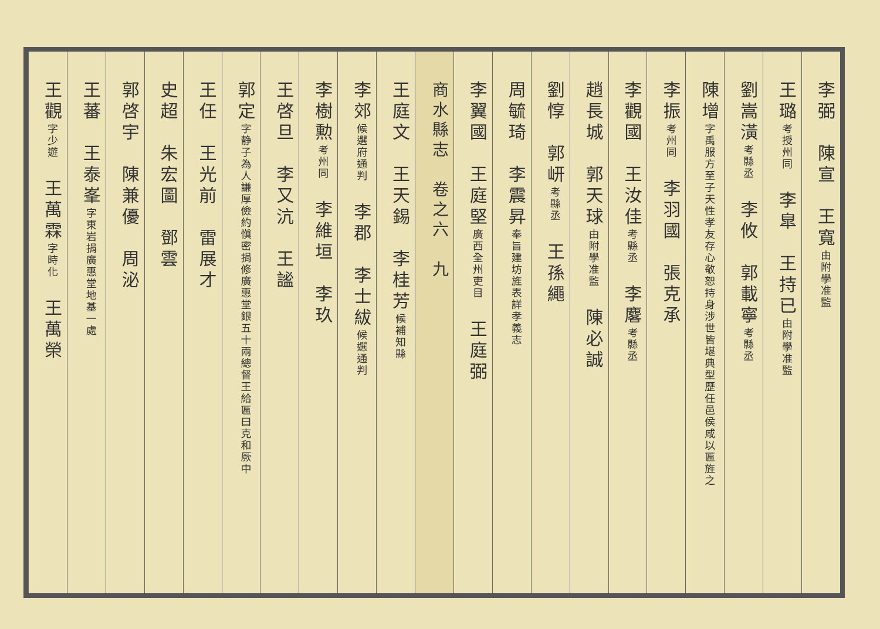李弼　陳宣　王寬由附學准監
王璐考授州同　李皐　王持已由附學准監
劉嵩潢考縣丞　李攸　郭載寧考縣丞
陳增字禹服方至子天性孝友存心敬恕持身涉世皆堪典型歷任邑侯咸以匾旌之
李振考州同　李羽國　張克承
李觀國　王汝佳考縣丞　李𪊲考縣丞
趙長城　郭天球由附學准監　陳必誠
劉惇　郭岍考縣丞　王孫繩
周毓琦　李震昇奉旨建坊旌表詳孝義志
李翼國　王庭堅廣西全州吏目　王庭弼
商水縣志　卷之六　九
王庭文　王天錫　李桂芳候補知縣
李郊候選府通判　李郡　李士紱候選通判
李樹勲考州同　李維垣　李玖
王啓旦　李又沆　王謐
郭定字静子為人謙厚儉約愼密捐修廣惠堂銀五十兩總督王給匾曰克和厥中
王任　王光前　雷展才
史超　朱宏圖　鄧雲
郭啓宇　陳兼優　周泌
王蕃　王泰峯字東岩捐廣惠堂地基一處
王觀字少遊　王萬霖字時化　王萬榮